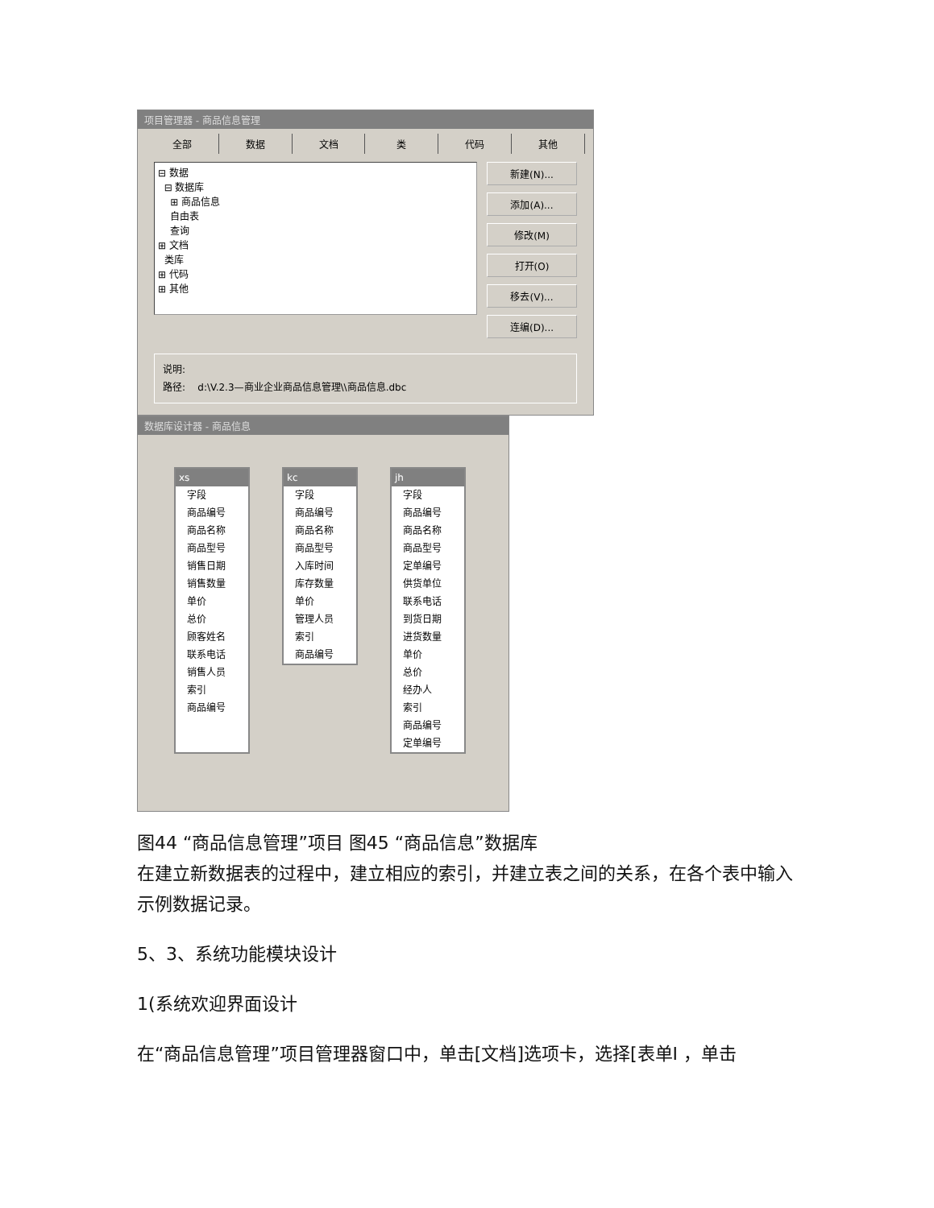项目管理器 - 商品信息管理
全部 数据 文档 类 代码 其他
⊟ 数据
⊟ 数据库
⊞ 商品信息
自由表
查询
⊞ 文档
类库
⊞ 代码
⊞ 其他
新建(N)...
添加(A)...
修改(M)
打开(O)
移去(V)...
连编(D)...
说明:
路径: d:\V.2.3—商业企业商品信息管理\\商品信息.dbc
数据库设计器 - 商品信息
xs
字段
商品编号
商品名称
商品型号
销售日期
销售数量
单价
总价
顾客姓名
联系电话
销售人员
索引
商品编号
kc
字段
商品编号
商品名称
商品型号
入库时间
库存数量
单价
管理人员
索引
商品编号
jh
字段
商品编号
商品名称
商品型号
定单编号
供货单位
联系电话
到货日期
进货数量
单价
总价
经办人
索引
商品编号
定单编号
图44 “商品信息管理”项目 图45 “商品信息”数据库
在建立新数据表的过程中，建立相应的索引，并建立表之间的关系，在各个表中输入示例数据记录。
5、3、系统功能模块设计
1(系统欢迎界面设计
在“商品信息管理”项目管理器窗口中，单击[文档]选项卡，选择[表单I ，单击